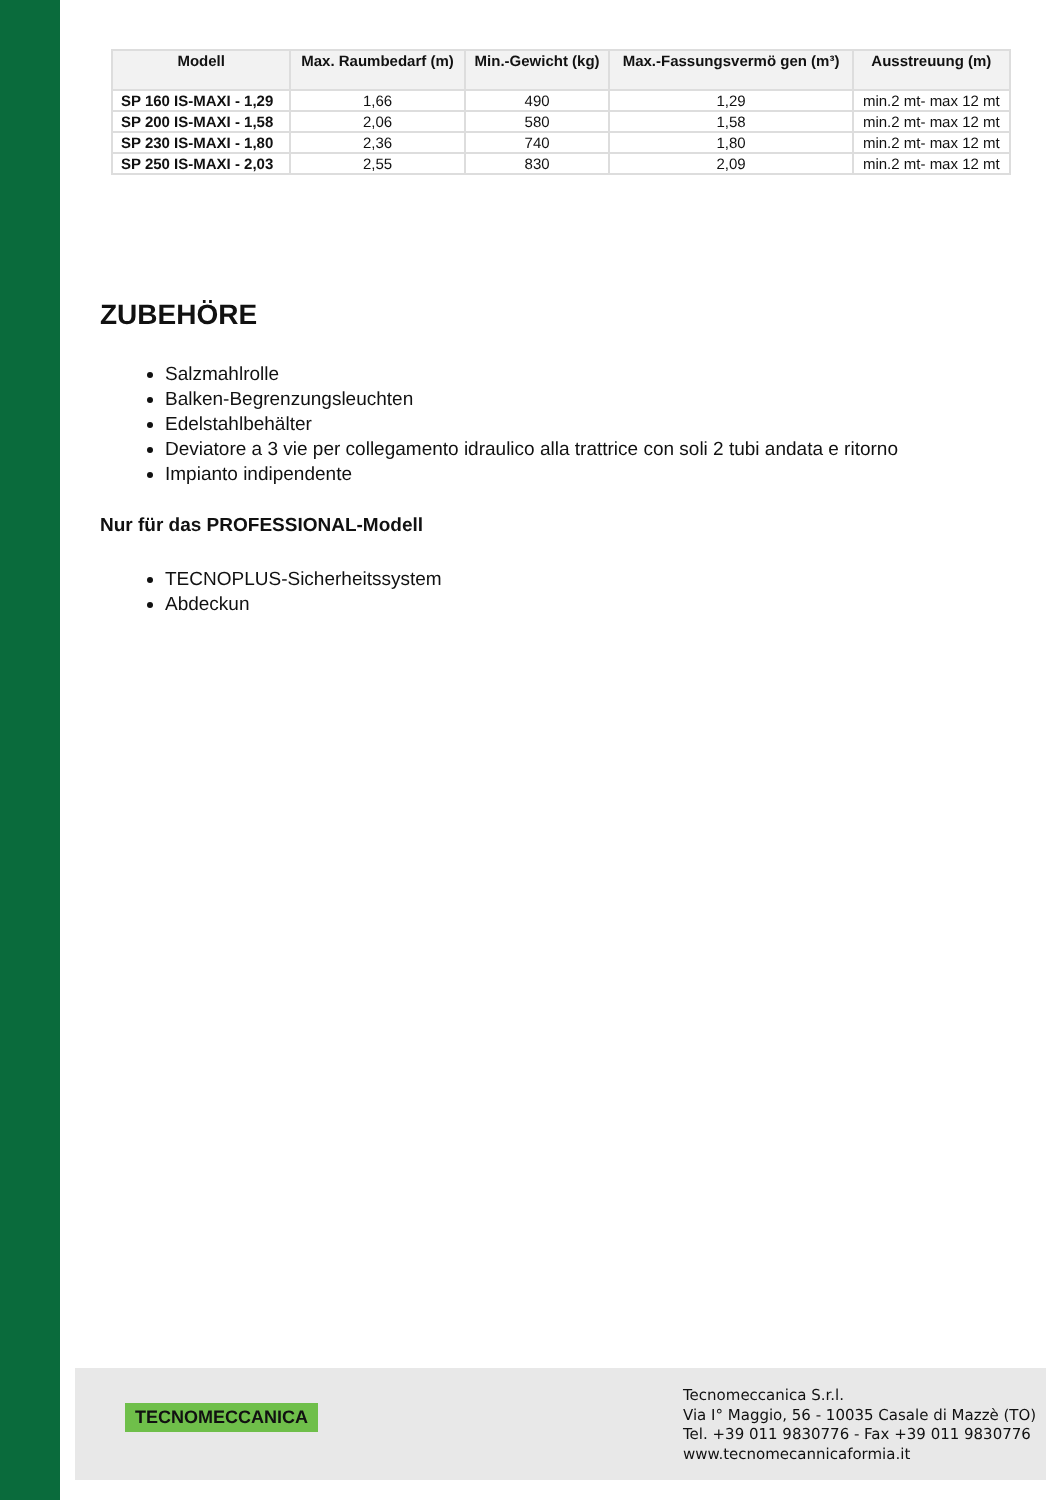| Modell | Max. Raumbedarf (m) | Min.-Gewicht (kg) | Max.-Fassungsvermö gen (m³) | Ausstreuung (m) |
| --- | --- | --- | --- | --- |
| SP 160 IS-MAXI - 1,29 | 1,66 | 490 | 1,29 | min.2 mt- max 12 mt |
| SP 200 IS-MAXI - 1,58 | 2,06 | 580 | 1,58 | min.2 mt- max 12 mt |
| SP 230 IS-MAXI - 1,80 | 2,36 | 740 | 1,80 | min.2 mt- max 12 mt |
| SP 250 IS-MAXI - 2,03 | 2,55 | 830 | 2,09 | min.2 mt- max 12 mt |
ZUBEHÖRE
Salzmahlrolle
Balken-Begrenzungsleuchten
Edelstahlbehälter
Deviatore a 3 vie per collegamento idraulico alla trattrice con soli 2 tubi andata e ritorno
Impianto indipendente
Nur für das PROFESSIONAL-Modell
TECNOPLUS-Sicherheitssystem
Abdeckun
TECNOMECCANICA
Tecnomeccanica S.r.l.
Via I° Maggio, 56 - 10035 Casale di Mazzè (TO)
Tel. +39 011 9830776 - Fax +39 011 9830776
www.tecnomecannicaformia.it